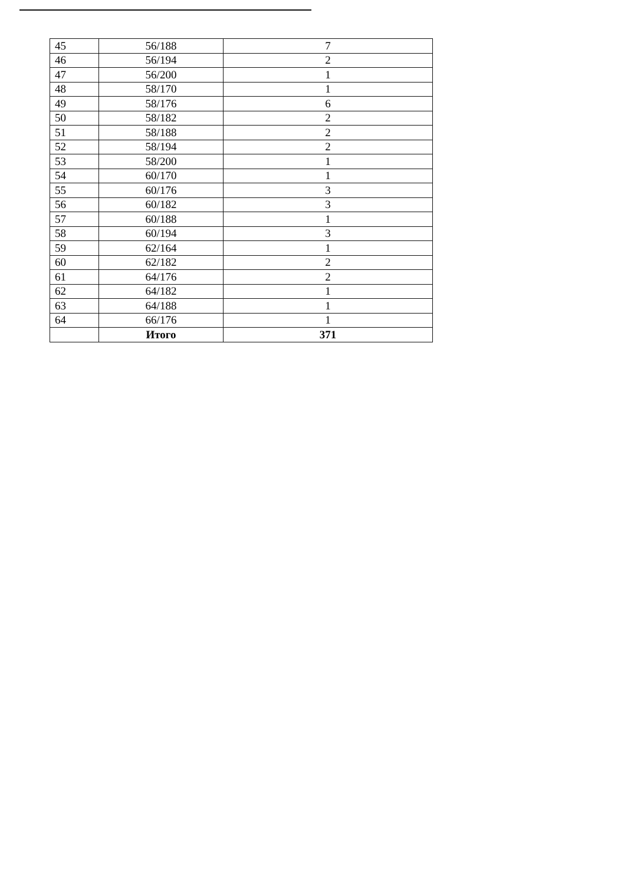| 45 | 56/188 | 7 |
| 46 | 56/194 | 2 |
| 47 | 56/200 | 1 |
| 48 | 58/170 | 1 |
| 49 | 58/176 | 6 |
| 50 | 58/182 | 2 |
| 51 | 58/188 | 2 |
| 52 | 58/194 | 2 |
| 53 | 58/200 | 1 |
| 54 | 60/170 | 1 |
| 55 | 60/176 | 3 |
| 56 | 60/182 | 3 |
| 57 | 60/188 | 1 |
| 58 | 60/194 | 3 |
| 59 | 62/164 | 1 |
| 60 | 62/182 | 2 |
| 61 | 64/176 | 2 |
| 62 | 64/182 | 1 |
| 63 | 64/188 | 1 |
| 64 | 66/176 | 1 |
| | Итого | 371 |